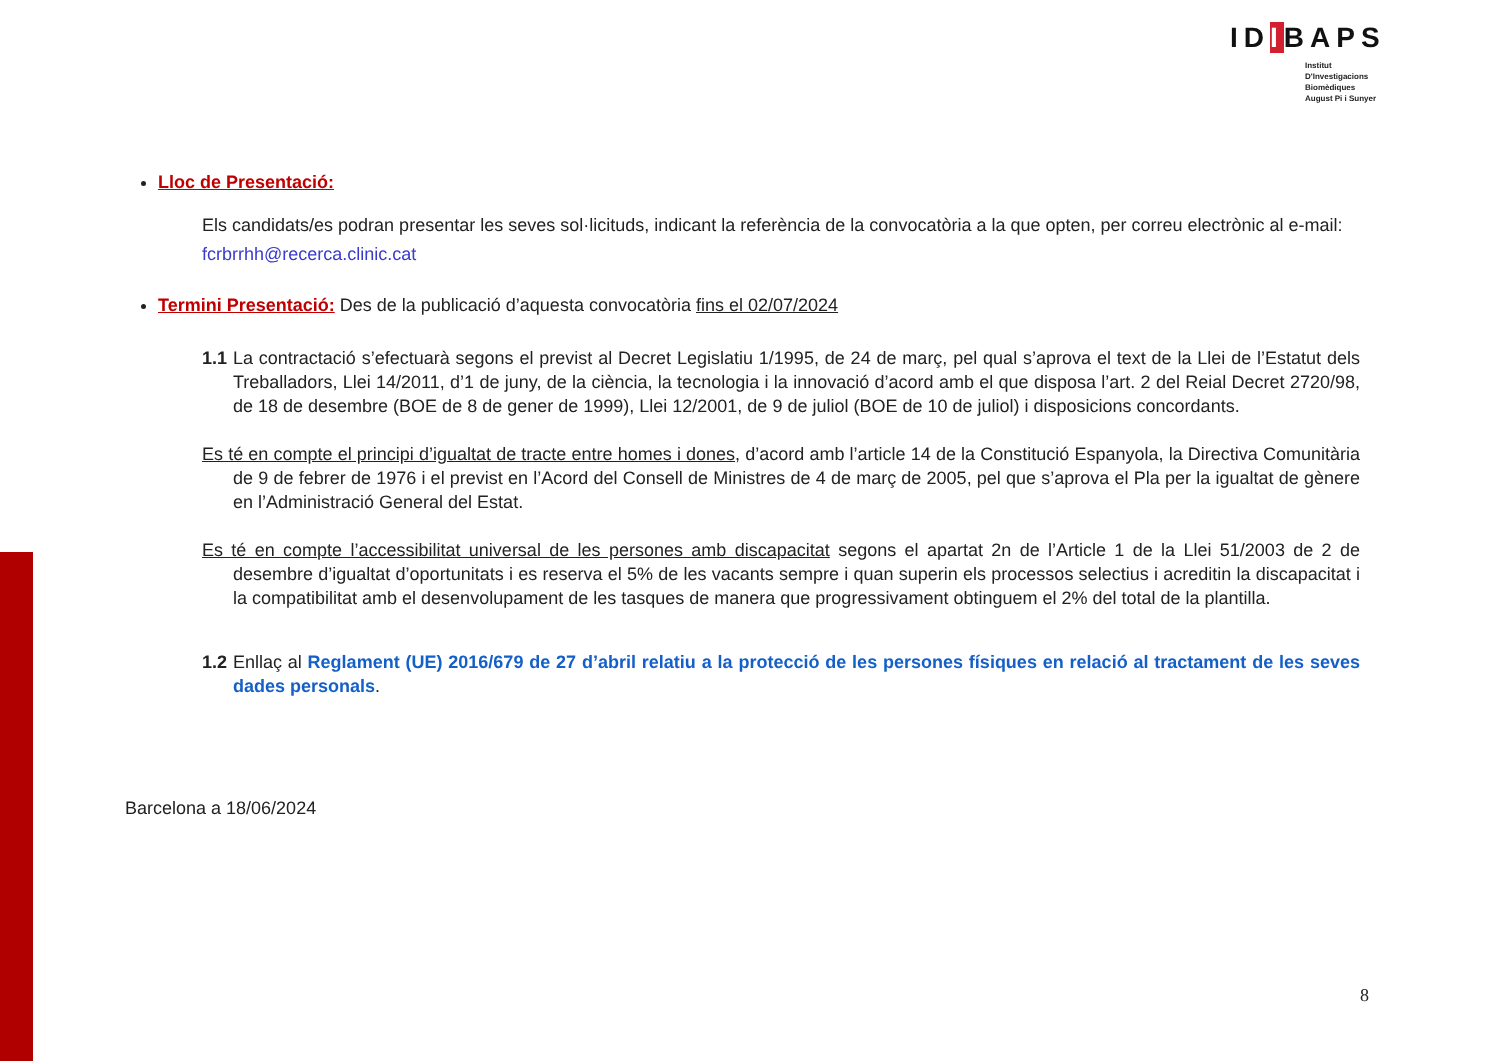IDIBAPS
Institut
D'Investigacions
Biomèdiques
August Pi i Sunyer
Lloc de Presentació:
Els candidats/es podran presentar les seves sol·licituds, indicant la referència de la convocatòria a la que opten, per correu electrònic al e-mail: fcrbrrhh@recerca.clinic.cat
Termini Presentació: Des de la publicació d’aquesta convocatòria fins el 02/07/2024
1.1 La contractació s’efectuarà segons el previst al Decret Legislatiu 1/1995, de 24 de març, pel qual s’aprova el text de la Llei de l’Estatut dels Treballadors, Llei 14/2011, d’1 de juny, de la ciència, la tecnologia i la innovació d’acord amb el que disposa l’art. 2 del Reial Decret 2720/98, de 18 de desembre (BOE de 8 de gener de 1999), Llei 12/2001, de 9 de juliol (BOE de 10 de juliol) i disposicions concordants.
Es té en compte el principi d’igualtat de tracte entre homes i dones, d’acord amb l’article 14 de la Constitució Espanyola, la Directiva Comunitària de 9 de febrer de 1976 i el previst en l’Acord del Consell de Ministres de 4 de març de 2005, pel que s’aprova el Pla per la igualtat de gènere en l’Administració General del Estat.
Es té en compte l’accessibilitat universal de les persones amb discapacitat segons el apartat 2n de l’Article 1 de la Llei 51/2003 de 2 de desembre d’igualtat d’oportunitats i es reserva el 5% de les vacants sempre i quan superin els processos selectius i acreditin la discapacitat i la compatibilitat amb el desenvolupament de les tasques de manera que progressivament obtinguem el 2% del total de la plantilla.
1.2 Enllaç al Reglament (UE) 2016/679 de 27 d’abril relatiu a la protecció de les persones físiques en relació al tractament de les seves dades personals.
Barcelona a 18/06/2024
8